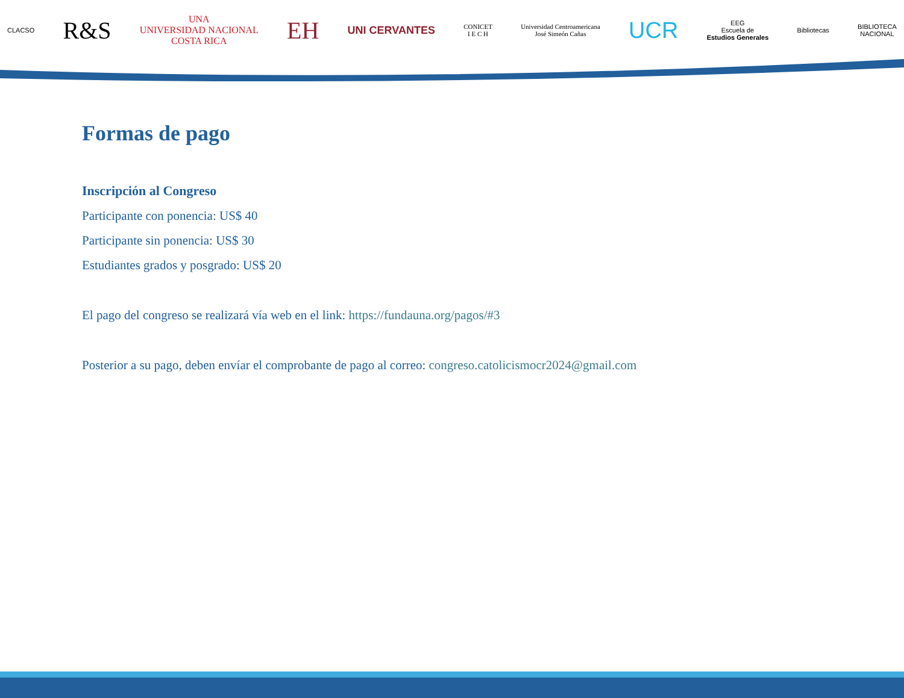CLACSO R&S UNA
UNIVERSIDAD NACIONAL
COSTA RICA EH UNI CERVANTES CONICET
I E C H Universidad Centroamericana
José Simeón Cañas UCR EEG
Escuela de
Estudios Generales Bibliotecas BIBLIOTECA
NACIONAL
Formas de pago
Inscripción al Congreso
Participante con ponencia: US$ 40
Participante sin ponencia: US$ 30
Estudiantes grados y posgrado: US$ 20
El pago del congreso se realizará vía web en el link: https://fundauna.org/pagos/#3
Posterior a su pago, deben envíar el comprobante de pago al correo: congreso.catolicismocr2024@gmail.com